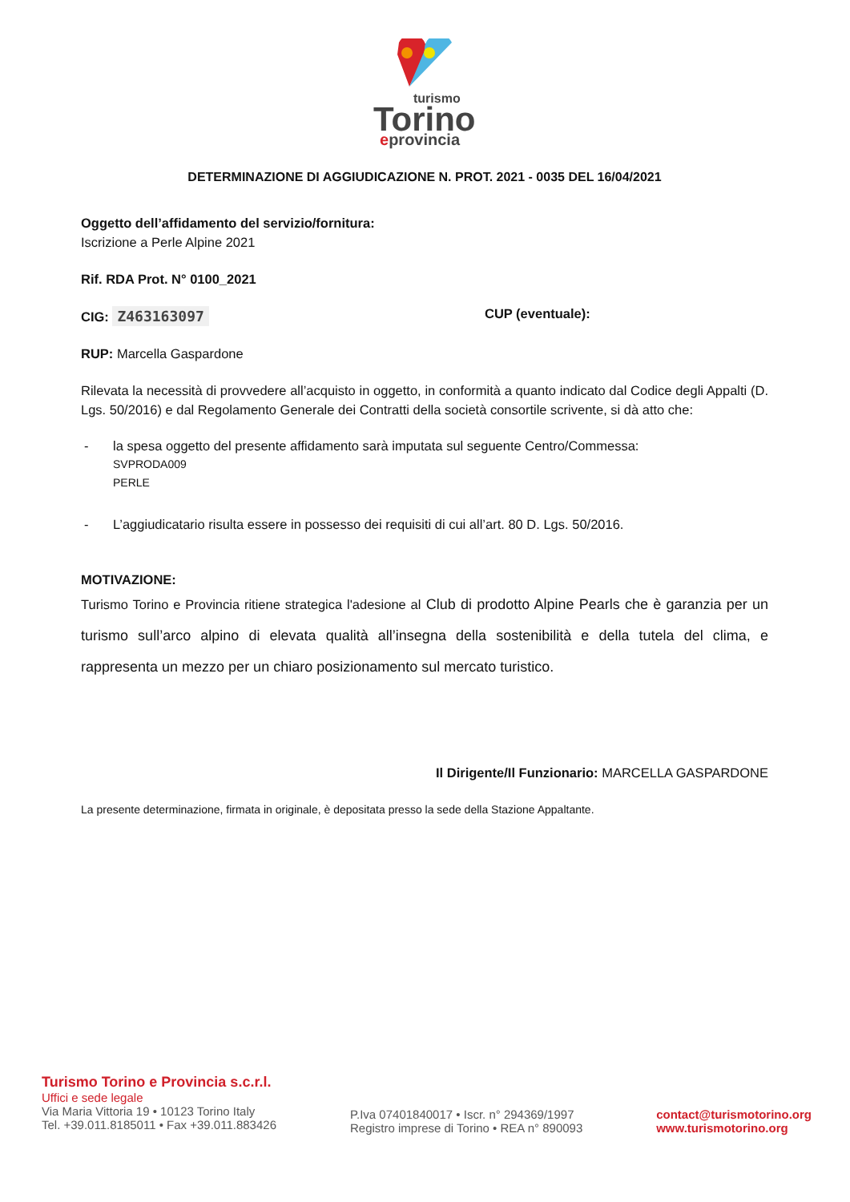turismo
Torino
eprovincia
DETERMINAZIONE DI AGGIUDICAZIONE N. PROT. 2021 - 0035 DEL 16/04/2021
Oggetto dell’affidamento del servizio/fornitura:
Iscrizione a Perle Alpine 2021
Rif. RDA Prot. N° 0100_2021
CIG: Z463163097 CUP (eventuale):
RUP: Marcella Gaspardone
Rilevata la necessità di provvedere all’acquisto in oggetto, in conformità a quanto indicato dal Codice degli Appalti (D. Lgs. 50/2016) e dal Regolamento Generale dei Contratti della società consortile scrivente, si dà atto che:
- la spesa oggetto del presente affidamento sarà imputata sul seguente Centro/Commessa:
SVPRODA009
PERLE
- L’aggiudicatario risulta essere in possesso dei requisiti di cui all’art. 80 D. Lgs. 50/2016.
MOTIVAZIONE:
Turismo Torino e Provincia ritiene strategica l'adesione al Club di prodotto Alpine Pearls che è garanzia per un turismo sull’arco alpino di elevata qualità all’insegna della sostenibilità e della tutela del clima, e rappresenta un mezzo per un chiaro posizionamento sul mercato turistico.
Il Dirigente/Il Funzionario: MARCELLA GASPARDONE
La presente determinazione, firmata in originale, è depositata presso la sede della Stazione Appaltante.
Turismo Torino e Provincia s.c.r.l.
Uffici e sede legale
Via Maria Vittoria 19 • 10123 Torino Italy
Tel. +39.011.8185011 • Fax +39.011.883426
P.Iva 07401840017 • Iscr. n° 294369/1997
Registro imprese di Torino • REA n° 890093
contact@turismotorino.org
www.turismotorino.org